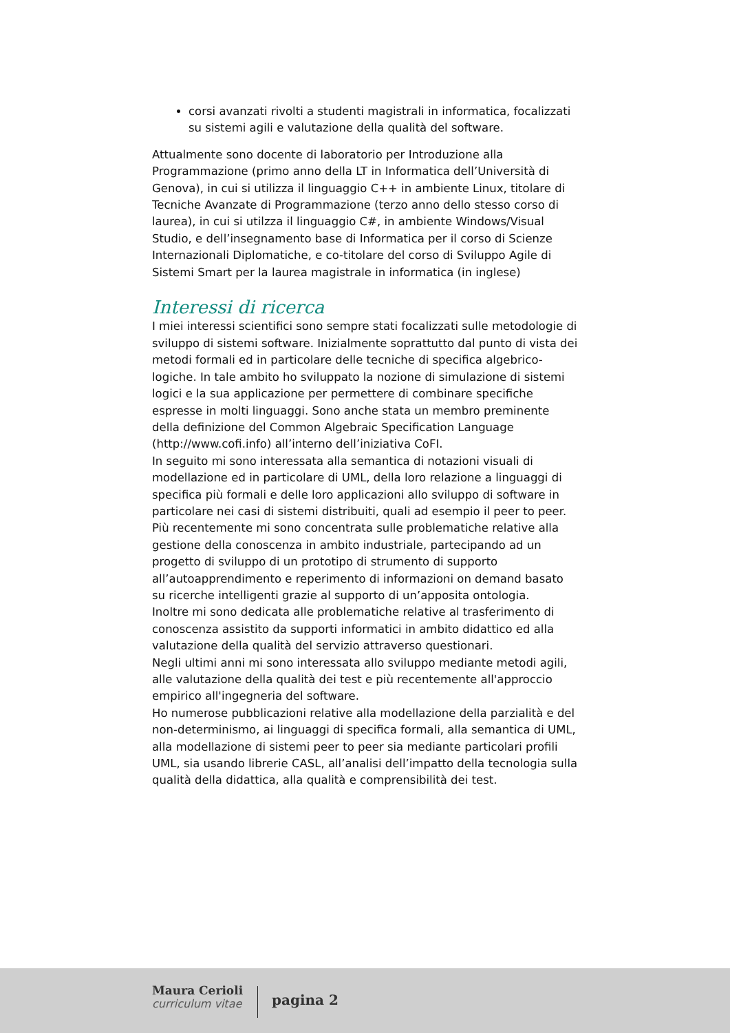corsi avanzati rivolti a studenti magistrali in informatica, focalizzati su sistemi agili e valutazione della qualità del software.
Attualmente sono docente di laboratorio per Introduzione alla Programmazione (primo anno della LT in Informatica dell’Università di Genova), in cui si utilizza il linguaggio C++ in ambiente Linux, titolare di Tecniche Avanzate di Programmazione (terzo anno dello stesso corso di laurea), in cui si utilzza il linguaggio C#, in ambiente Windows/Visual Studio, e dell’insegnamento base di Informatica per il corso di Scienze Internazionali Diplomatiche, e co-titolare del corso di Sviluppo Agile di Sistemi Smart per la laurea magistrale in informatica (in inglese)
Interessi di ricerca
I miei interessi scientifici sono sempre stati focalizzati sulle metodologie di sviluppo di sistemi software. Inizialmente soprattutto dal punto di vista dei metodi formali ed in particolare delle tecniche di specifica algebrico-logiche. In tale ambito ho sviluppato la nozione di simulazione di sistemi logici e la sua applicazione per permettere di combinare specifiche espresse in molti linguaggi. Sono anche stata un membro preminente della definizione del Common Algebraic Specification Language (http://www.cofi.info) all’interno dell’iniziativa CoFI.
In seguito mi sono interessata alla semantica di notazioni visuali di modellazione ed in particolare di UML, della loro relazione a linguaggi di specifica più formali e delle loro applicazioni allo sviluppo di software in particolare nei casi di sistemi distribuiti, quali ad esempio il peer to peer.
Più recentemente mi sono concentrata sulle problematiche relative alla gestione della conoscenza in ambito industriale, partecipando ad un progetto di sviluppo di un prototipo di strumento di supporto all’autoapprendimento e reperimento di informazioni on demand basato su ricerche intelligenti grazie al supporto di un’apposita ontologia.
Inoltre mi sono dedicata alle problematiche relative al trasferimento di conoscenza assistito da supporti informatici in ambito didattico ed alla valutazione della qualità del servizio attraverso questionari.
Negli ultimi anni mi sono interessata allo sviluppo mediante metodi agili, alle valutazione della qualità dei test e più recentemente all'approccio empirico all'ingegneria del software.
Ho numerose pubblicazioni relative alla modellazione della parzialità e del non-determinismo, ai linguaggi di specifica formali, alla semantica di UML, alla modellazione di sistemi peer to peer sia mediante particolari profili UML, sia usando librerie CASL, all’analisi dell’impatto della tecnologia sulla qualità della didattica, alla qualità e comprensibilità dei test.
Maura Cerioli
curriculum vitae
pagina 2